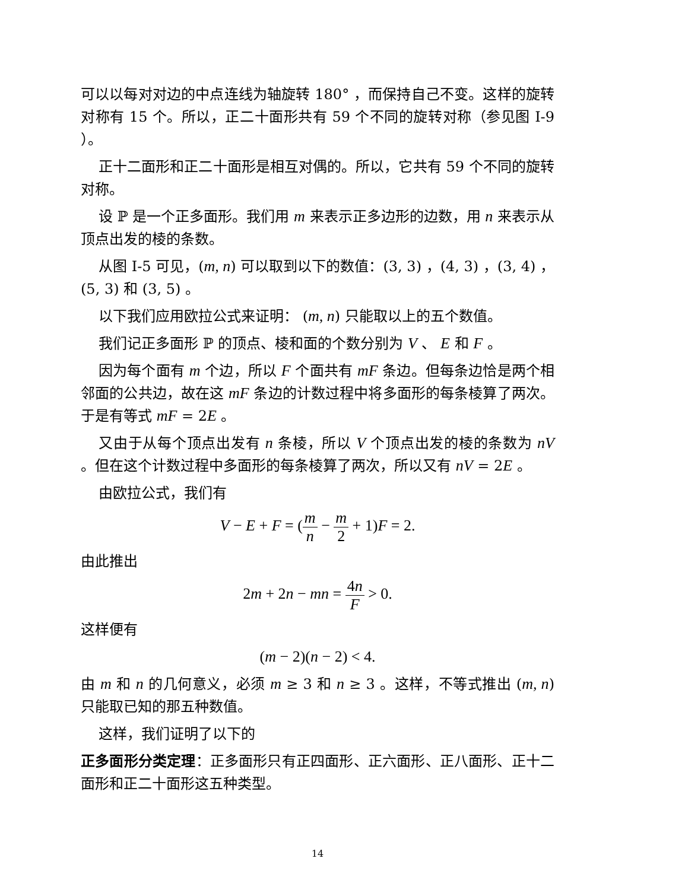可以以每对对边的中点连线为轴旋转 180° ，而保持自己不变。这样的旋转对称有 15 个。所以，正二十面形共有 59 个不同的旋转对称（参见图 I-9 ）。
正十二面形和正二十面形是相互对偶的。所以，它共有 59 个不同的旋转对称。
设 ℙ 是一个正多面形。我们用 m 来表示正多边形的边数，用 n 来表示从顶点出发的棱的条数。
从图 I-5 可见，(m, n) 可以取到以下的数值：(3, 3) ，(4, 3) ，(3, 4) ，(5, 3) 和 (3, 5) 。
以下我们应用欧拉公式来证明： (m, n) 只能取以上的五个数值。
我们记正多面形 ℙ 的顶点、棱和面的个数分别为 V 、 E 和 F 。
因为每个面有 m 个边，所以 F 个面共有 mF 条边。但每条边恰是两个相邻面的公共边，故在这 mF 条边的计数过程中将多面形的每条棱算了两次。于是有等式 mF = 2E 。
又由于从每个顶点出发有 n 条棱，所以 V 个顶点出发的棱的条数为 nV 。但在这个计数过程中多面形的每条棱算了两次，所以又有 nV = 2E 。
由欧拉公式，我们有
V − E + F = (m n − m 2 + 1)F = 2.
由此推出
2m + 2n − mn = 4n F > 0.
这样便有
(m − 2)(n − 2) < 4.
由 m 和 n 的几何意义，必须 m ≥ 3 和 n ≥ 3 。这样，不等式推出 (m, n) 只能取已知的那五种数值。
这样，我们证明了以下的
正多面形分类定理：正多面形只有正四面形、正六面形、正八面形、正十二面形和正二十面形这五种类型。
14